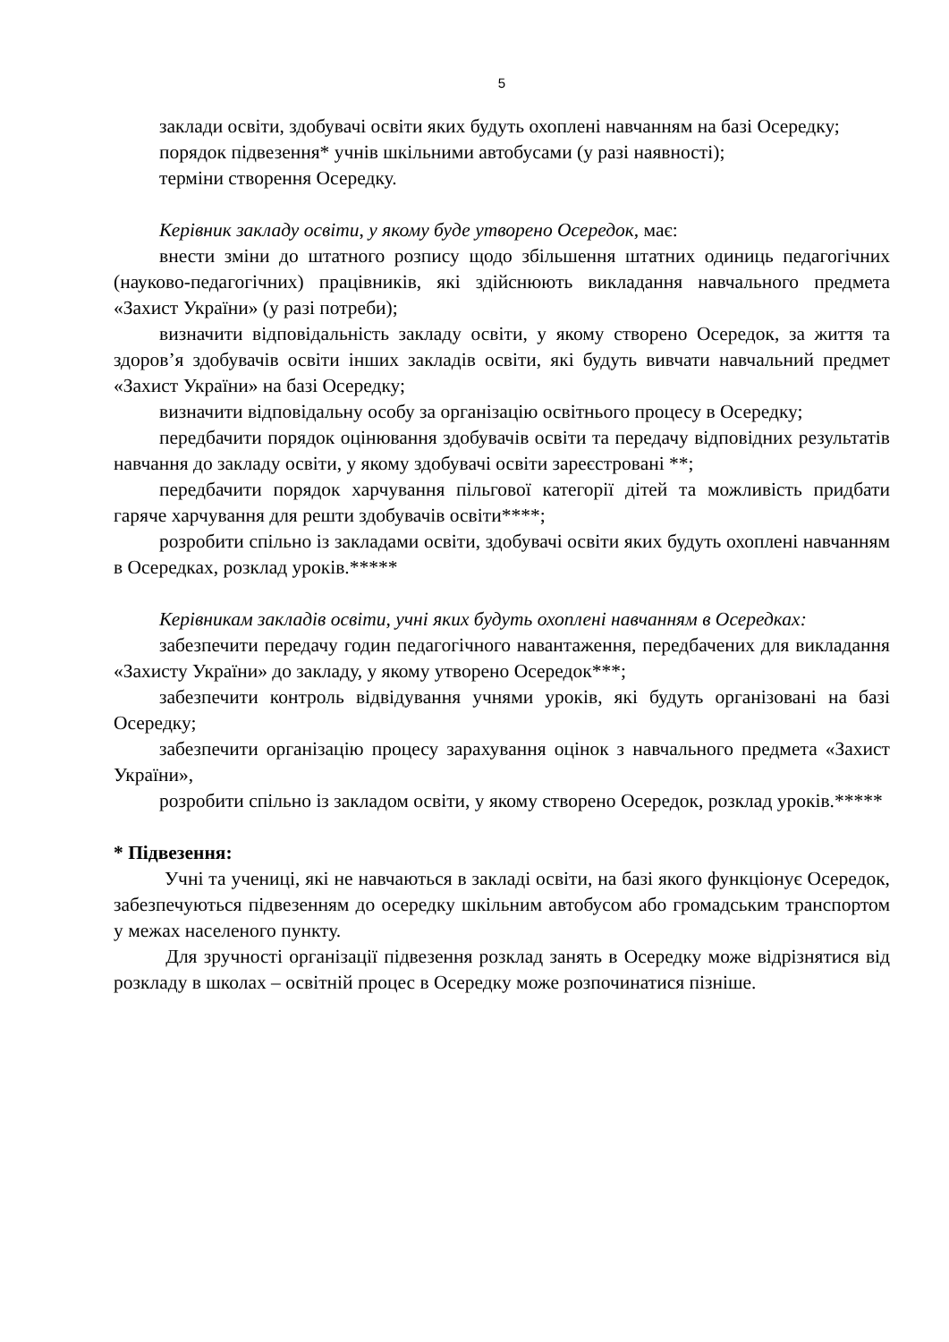5
заклади освіти, здобувачі освіти яких будуть охоплені навчанням на базі Осередку;
порядок підвезення* учнів шкільними автобусами (у разі наявності);
терміни створення Осередку.
Керівник закладу освіти, у якому буде утворено Осередок, має:
внести зміни до штатного розпису щодо збільшення штатних одиниць педагогічних (науково-педагогічних) працівників, які здійснюють викладання навчального предмета «Захист України» (у разі потреби);
визначити відповідальність закладу освіти, у якому створено Осередок, за життя та здоров’я здобувачів освіти інших закладів освіти, які будуть вивчати навчальний предмет «Захист України» на базі Осередку;
визначити відповідальну особу за організацію освітнього процесу в Осередку;
передбачити порядок оцінювання здобувачів освіти та передачу відповідних результатів навчання до закладу освіти, у якому здобувачі освіти зареєстровані **;
передбачити порядок харчування пільгової категорії дітей та можливість придбати гаряче харчування для решти здобувачів освіти****;
розробити спільно із закладами освіти, здобувачі освіти яких будуть охоплені навчанням в Осередках, розклад уроків.*****
Керівникам закладів освіти, учні яких будуть охоплені навчанням в Осередках:
забезпечити передачу годин педагогічного навантаження, передбачених для викладання «Захисту України» до закладу, у якому утворено Осередок***;
забезпечити контроль відвідування учнями уроків, які будуть організовані на базі Осередку;
забезпечити організацію процесу зарахування оцінок з навчального предмета «Захист України»,
розробити спільно із закладом освіти, у якому створено Осередок, розклад уроків.*****
* Підвезення:
Учні та учениці, які не навчаються в закладі освіти, на базі якого функціонує Осередок, забезпечуються підвезенням до осередку шкільним автобусом або громадським транспортом у межах населеного пункту.
Для зручності організації підвезення розклад занять в Осередку може відрізнятися від розкладу в школах – освітній процес в Осередку може розпочинатися пізніше.